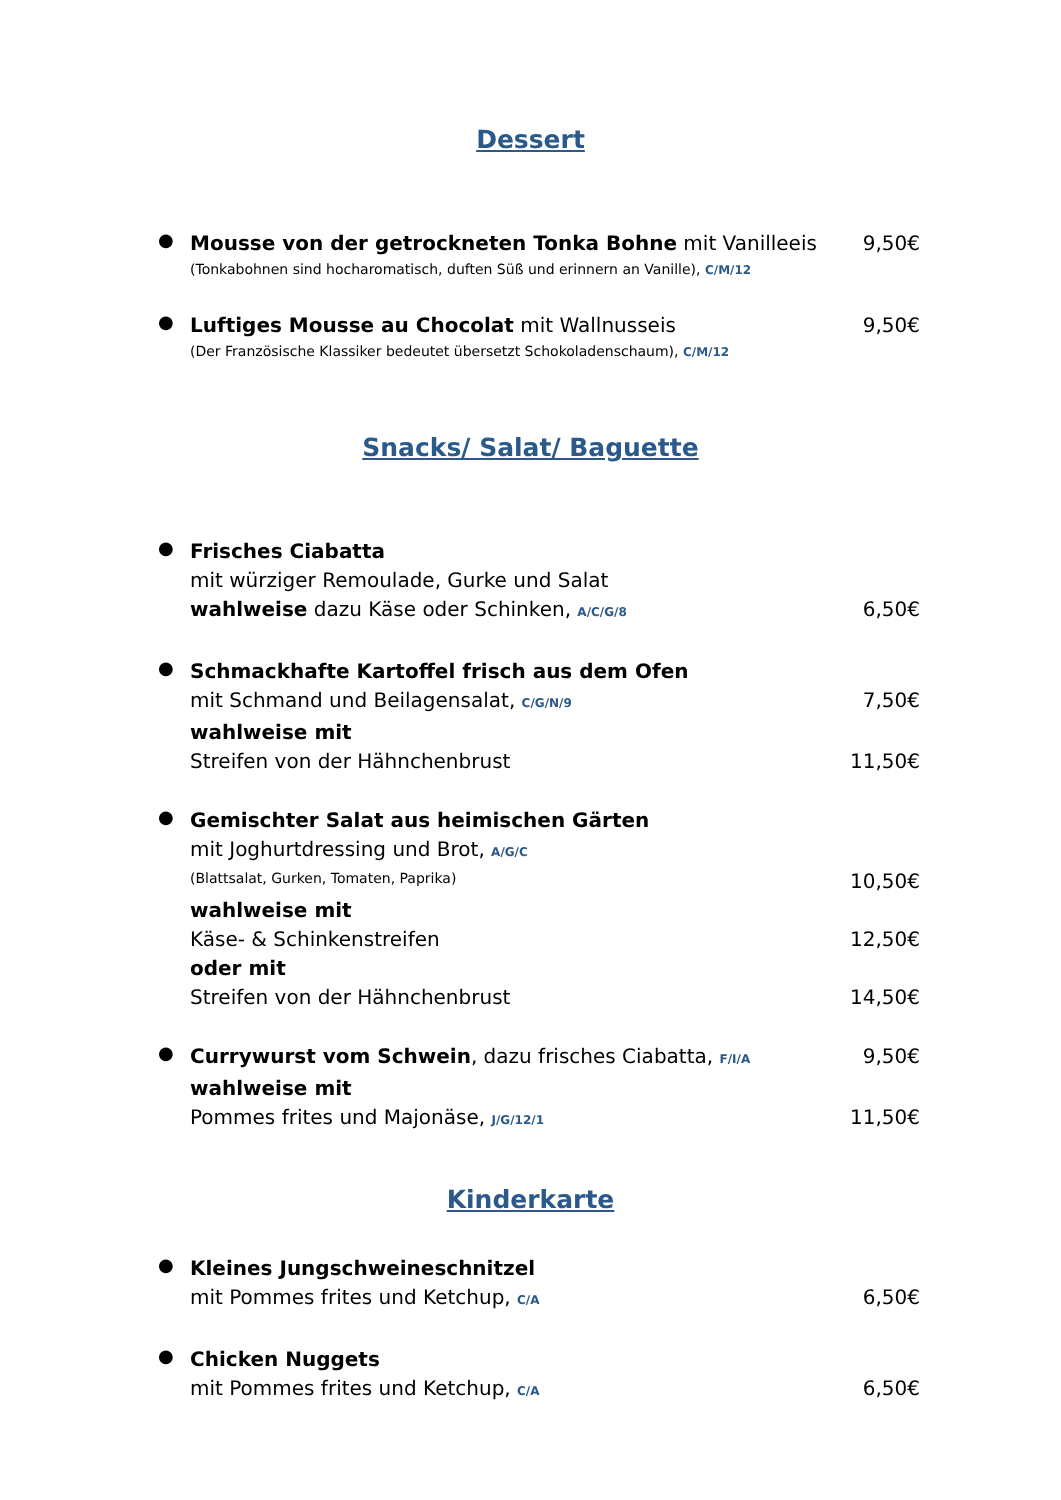Dessert
●
Mousse von der getrockneten Tonka Bohne mit Vanilleeis 9,50€
(Tonkabohnen sind hocharomatisch, duften Süß und erinnern an Vanille), C/M/12
●
Luftiges Mousse au Chocolat mit Wallnusseis 9,50€
(Der Französische Klassiker bedeutet übersetzt Schokoladenschaum), C/M/12
Snacks/ Salat/ Baguette
●
Frisches Ciabatta
mit würziger Remoulade, Gurke und Salat
wahlweise dazu Käse oder Schinken, A/C/G/8 6,50€
●
Schmackhafte Kartoffel frisch aus dem Ofen
mit Schmand und Beilagensalat, C/G/N/9 7,50€
wahlweise mit
Streifen von der Hähnchenbrust 11,50€
●
Gemischter Salat aus heimischen Gärten
mit Joghurtdressing und Brot, A/G/C
(Blattsalat, Gurken, Tomaten, Paprika) 10,50€
wahlweise mit
Käse- & Schinkenstreifen 12,50€
oder mit
Streifen von der Hähnchenbrust 14,50€
●
Currywurst vom Schwein, dazu frisches Ciabatta, F/I/A 9,50€
wahlweise mit
Pommes frites und Majonäse, J/G/12/1 11,50€
Kinderkarte
●
Kleines Jungschweineschnitzel
mit Pommes frites und Ketchup, C/A 6,50€
●
Chicken Nuggets
mit Pommes frites und Ketchup, C/A 6,50€